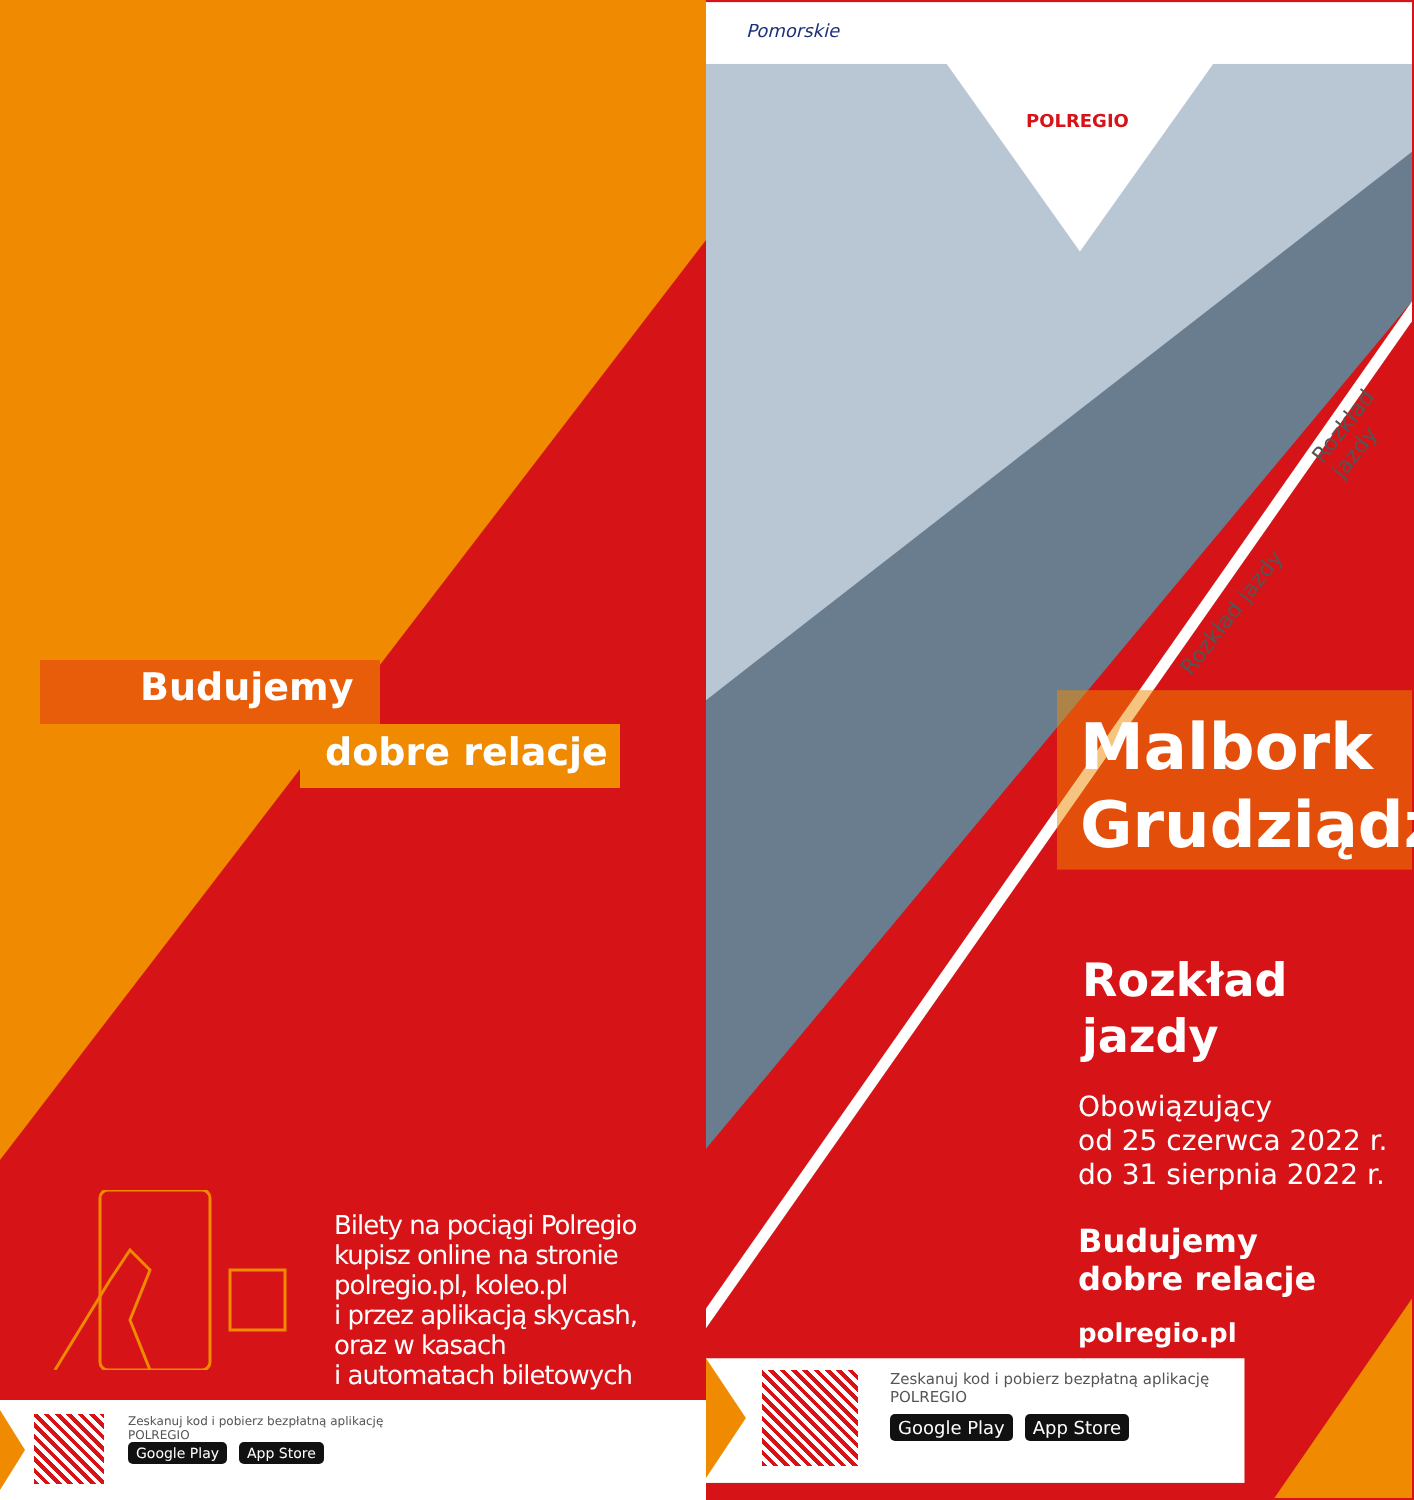Budujemy
dobre relacje
Bilety na pociągi Polregio
kupisz online na stronie
polregio.pl, koleo.pl
i przez aplikacją skycash,
oraz w kasach
i automatach biletowych
Zeskanuj kod i pobierz bezpłatną aplikację
POLREGIO
Google Play App Store
Pomorskie
POLREGIO
Malbork
Grudziądz
Rozkład
jazdy
Obowiązujący
od 25 czerwca 2022 r.
do 31 sierpnia 2022 r.
Budujemy
dobre relacje
polregio.pl
Rozkład jazdy
Rozkład jazdy
Zeskanuj kod i pobierz bezpłatną aplikację
POLREGIO
Google Play App Store